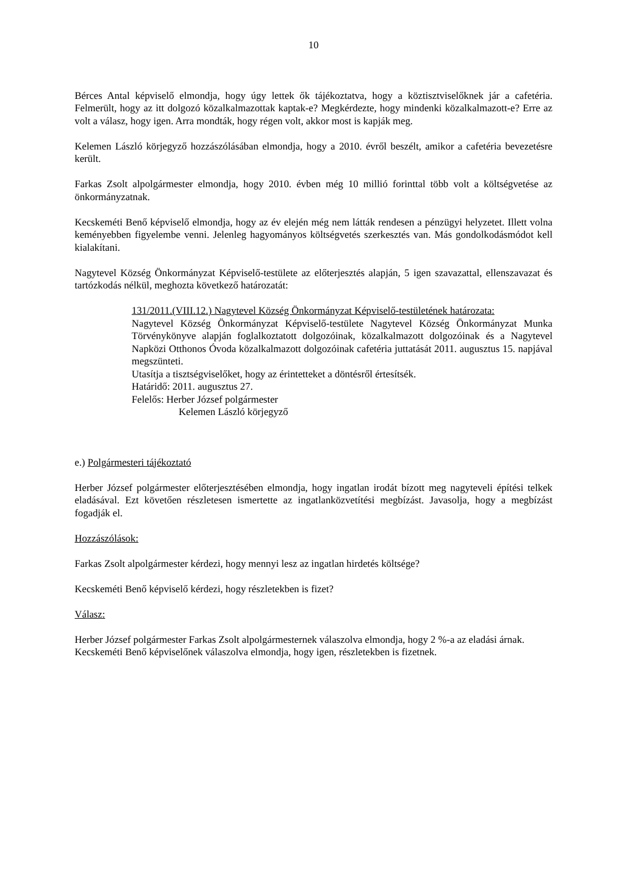10
Bérces Antal képviselő elmondja, hogy úgy lettek ők tájékoztatva, hogy a köztisztviselőknek jár a cafetéria. Felmerült, hogy az itt dolgozó közalkalmazottak kaptak-e? Megkérdezte, hogy mindenki közalkalmazott-e? Erre az volt a válasz, hogy igen. Arra mondták, hogy régen volt, akkor most is kapják meg.
Kelemen László körjegyző hozzászólásában elmondja, hogy a 2010. évről beszélt, amikor a cafetéria bevezetésre került.
Farkas Zsolt alpolgármester elmondja, hogy 2010. évben még 10 millió forinttal több volt a költségvetése az önkormányzatnak.
Kecskeméti Benő képviselő elmondja, hogy az év elején még nem látták rendesen a pénzügyi helyzetet. Illett volna keményebben figyelembe venni. Jelenleg hagyományos költségvetés szerkesztés van. Más gondolkodásmódot kell kialakítani.
Nagytevel Község Önkormányzat Képviselő-testülete az előterjesztés alapján, 5 igen szavazattal, ellenszavazat és tartózkodás nélkül, meghozta következő határozatát:
131/2011.(VIII.12.) Nagytevel Község Önkormányzat Képviselő-testületének határozata:
Nagytevel Község Önkormányzat Képviselő-testülete Nagytevel Község Önkormányzat Munka Törvénykönyve alapján foglalkoztatott dolgozóinak, közalkalmazott dolgozóinak és a Nagytevel Napközi Otthonos Óvoda közalkalmazott dolgozóinak cafetéria juttatását 2011. augusztus 15. napjával megszünteti.
Utasítja a tisztségviselőket, hogy az érintetteket a döntésről értesítsék.
Határidő: 2011. augusztus 27.
Felelős: Herber József polgármester
Kelemen László körjegyző
e.) Polgármesteri tájékoztató
Herber József polgármester előterjesztésében elmondja, hogy ingatlan irodát bízott meg nagyteveli építési telkek eladásával. Ezt követően részletesen ismertette az ingatlanközvetítési megbízást. Javasolja, hogy a megbízást fogadják el.
Hozzászólások:
Farkas Zsolt alpolgármester kérdezi, hogy mennyi lesz az ingatlan hirdetés költsége?
Kecskeméti Benő képviselő kérdezi, hogy részletekben is fizet?
Válasz:
Herber József polgármester Farkas Zsolt alpolgármesternek válaszolva elmondja, hogy 2 %-a az eladási árnak.
Kecskeméti Benő képviselőnek válaszolva elmondja, hogy igen, részletekben is fizetnek.